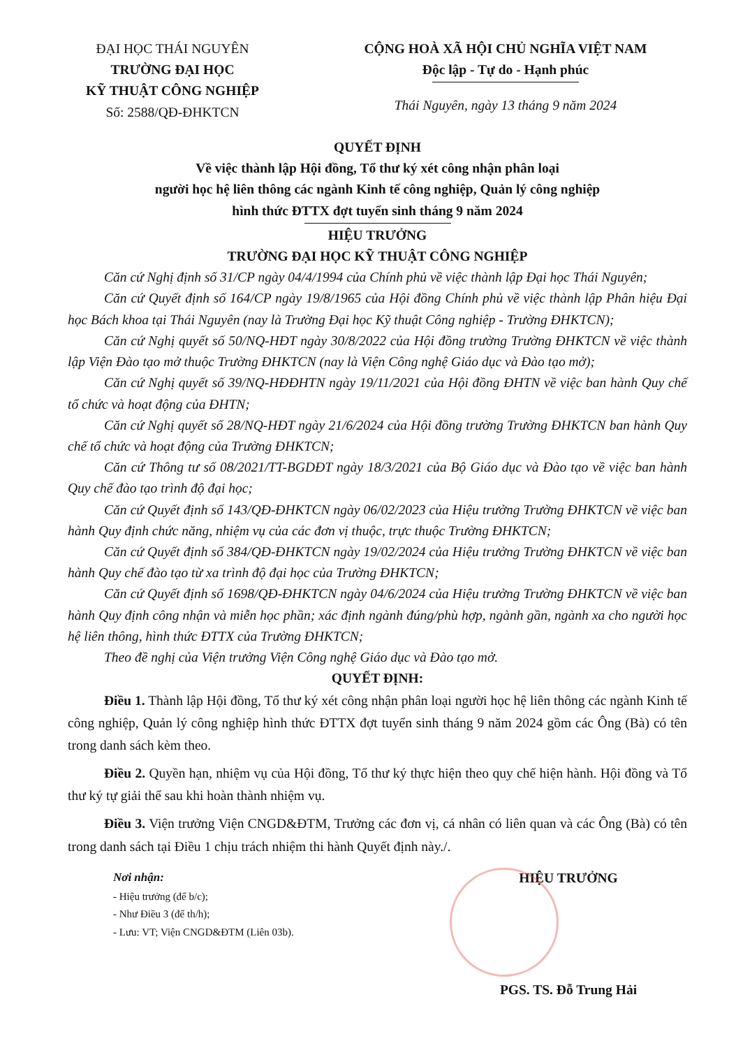ĐẠI HỌC THÁI NGUYÊN
TRƯỜNG ĐẠI HỌC
KỸ THUẬT CÔNG NGHIỆP
Số: 2588/QĐ-ĐHKTCN
CỘNG HOÀ XÃ HỘI CHỦ NGHĨA VIỆT NAM
Độc lập - Tự do - Hạnh phúc
Thái Nguyên, ngày 13 tháng 9 năm 2024
QUYẾT ĐỊNH
Về việc thành lập Hội đồng, Tổ thư ký xét công nhận phân loại
người học hệ liên thông các ngành Kinh tế công nghiệp, Quản lý công nghiệp
hình thức ĐTTX đợt tuyển sinh tháng 9 năm 2024
HIỆU TRƯỞNG
TRƯỜNG ĐẠI HỌC KỸ THUẬT CÔNG NGHIỆP
Căn cứ Nghị định số 31/CP ngày 04/4/1994 của Chính phủ về việc thành lập Đại học Thái Nguyên;
Căn cứ Quyết định số 164/CP ngày 19/8/1965 của Hội đồng Chính phủ về việc thành lập Phân hiệu Đại học Bách khoa tại Thái Nguyên (nay là Trường Đại học Kỹ thuật Công nghiệp - Trường ĐHKTCN);
Căn cứ Nghị quyết số 50/NQ-HĐT ngày 30/8/2022 của Hội đồng trường Trường ĐHKTCN về việc thành lập Viện Đào tạo mở thuộc Trường ĐHKTCN (nay là Viện Công nghệ Giáo dục và Đào tạo mở);
Căn cứ Nghị quyết số 39/NQ-HĐĐHTN ngày 19/11/2021 của Hội đồng ĐHTN về việc ban hành Quy chế tổ chức và hoạt động của ĐHTN;
Căn cứ Nghị quyết số 28/NQ-HĐT ngày 21/6/2024 của Hội đồng trường Trường ĐHKTCN ban hành Quy chế tổ chức và hoạt động của Trường ĐHKTCN;
Căn cứ Thông tư số 08/2021/TT-BGDĐT ngày 18/3/2021 của Bộ Giáo dục và Đào tạo về việc ban hành Quy chế đào tạo trình độ đại học;
Căn cứ Quyết định số 143/QĐ-ĐHKTCN ngày 06/02/2023 của Hiệu trưởng Trường ĐHKTCN về việc ban hành Quy định chức năng, nhiệm vụ của các đơn vị thuộc, trực thuộc Trường ĐHKTCN;
Căn cứ Quyết định số 384/QĐ-ĐHKTCN ngày 19/02/2024 của Hiệu trưởng Trường ĐHKTCN về việc ban hành Quy chế đào tạo từ xa trình độ đại học của Trường ĐHKTCN;
Căn cứ Quyết định số 1698/QĐ-ĐHKTCN ngày 04/6/2024 của Hiệu trưởng Trường ĐHKTCN về việc ban hành Quy định công nhận và miễn học phần; xác định ngành đúng/phù hợp, ngành gần, ngành xa cho người học hệ liên thông, hình thức ĐTTX của Trường ĐHKTCN;
Theo đề nghị của Viện trưởng Viện Công nghệ Giáo dục và Đào tạo mở.
QUYẾT ĐỊNH:
Điều 1. Thành lập Hội đồng, Tổ thư ký xét công nhận phân loại người học hệ liên thông các ngành Kinh tế công nghiệp, Quản lý công nghiệp hình thức ĐTTX đợt tuyển sinh tháng 9 năm 2024 gồm các Ông (Bà) có tên trong danh sách kèm theo.
Điều 2. Quyền hạn, nhiệm vụ của Hội đồng, Tổ thư ký thực hiện theo quy chế hiện hành. Hội đồng và Tổ thư ký tự giải thể sau khi hoàn thành nhiệm vụ.
Điều 3. Viện trưởng Viện CNGD&ĐTM, Trưởng các đơn vị, cá nhân có liên quan và các Ông (Bà) có tên trong danh sách tại Điều 1 chịu trách nhiệm thi hành Quyết định này./.
Nơi nhận:
- Hiệu trưởng (để b/c);
- Như Điều 3 (để th/h);
- Lưu: VT; Viện CNGD&ĐTM (Liên 03b).
HIỆU TRƯỞNG
PGS. TS. Đỗ Trung Hải